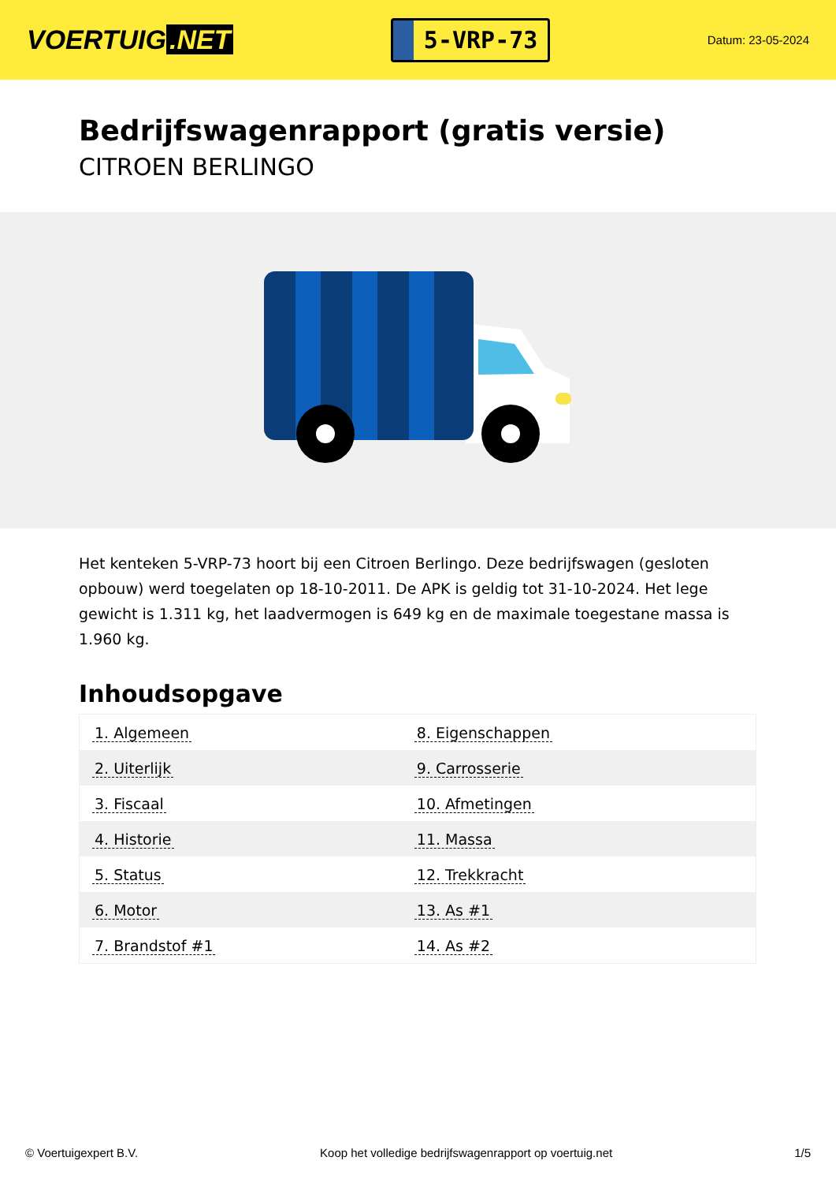VOERTUIG.NET
5-VRP-73
Datum: 23-05-2024
Bedrijfswagenrapport (gratis versie)
CITROEN BERLINGO
Het kenteken 5-VRP-73 hoort bij een Citroen Berlingo. Deze bedrijfswagen (gesloten opbouw) werd toegelaten op 18-10-2011. De APK is geldig tot 31-10-2024. Het lege gewicht is 1.311 kg, het laadvermogen is 649 kg en de maximale toegestane massa is 1.960 kg.
Inhoudsopgave
| 1. Algemeen | 8. Eigenschappen |
| 2. Uiterlijk | 9. Carrosserie |
| 3. Fiscaal | 10. Afmetingen |
| 4. Historie | 11. Massa |
| 5. Status | 12. Trekkracht |
| 6. Motor | 13. As #1 |
| 7. Brandstof #1 | 14. As #2 |
© Voertuigexpert B.V. Koop het volledige bedrijfswagenrapport op voertuig.net 1/5